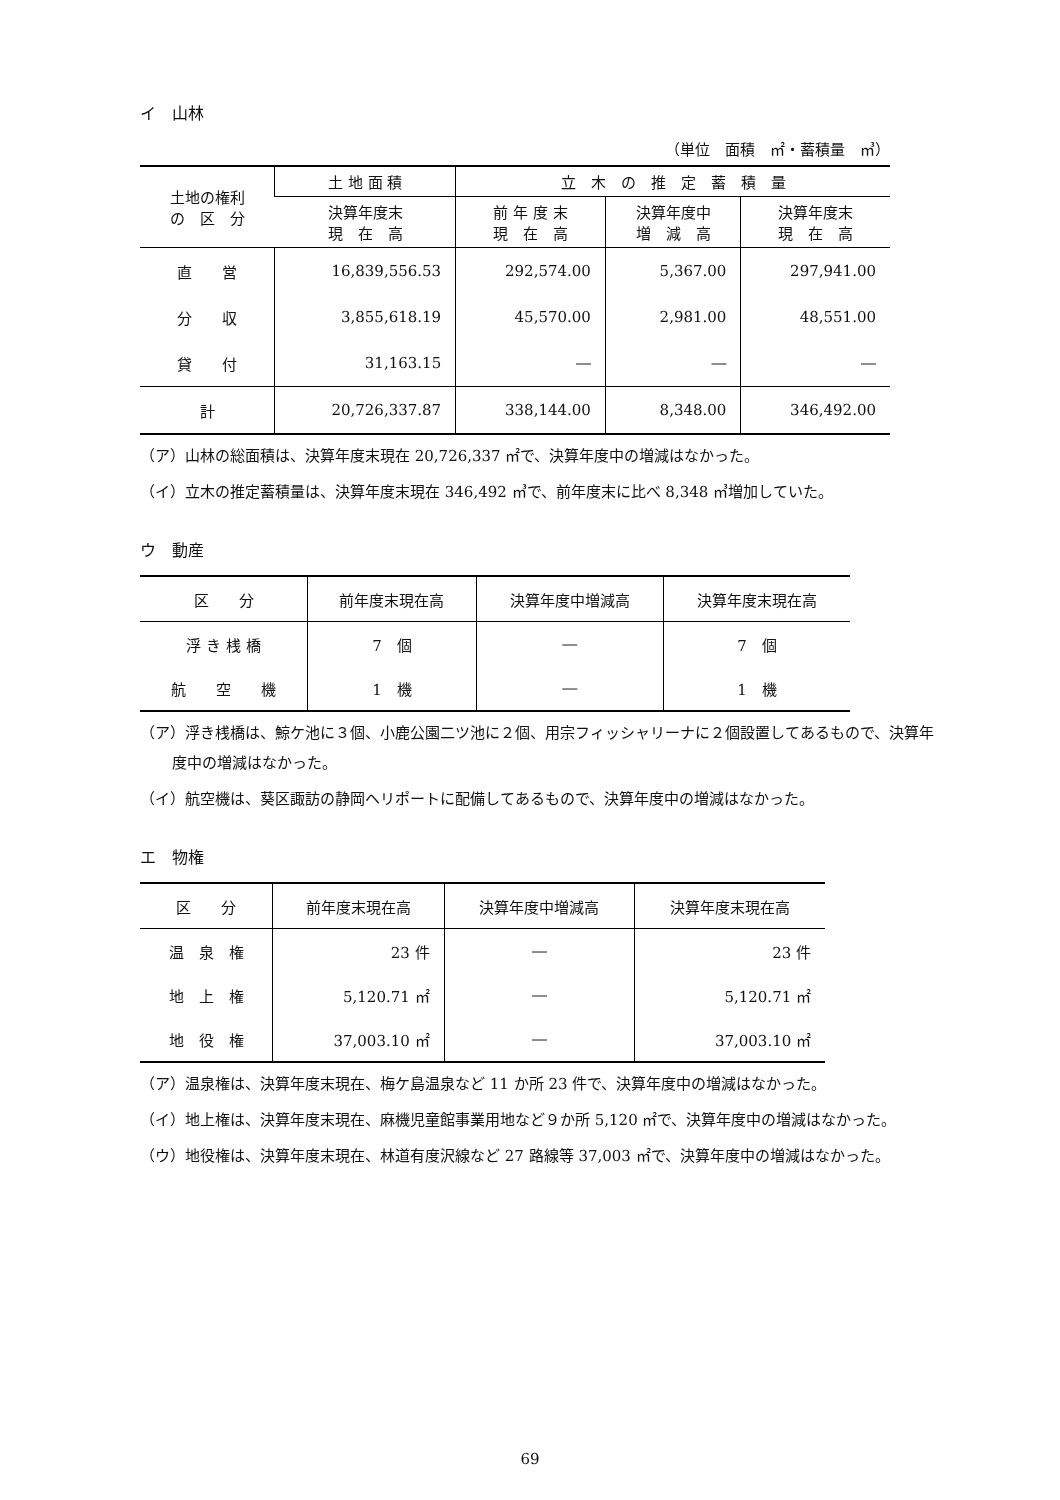イ　山林
（単位　面積　㎡・蓄積量　㎥）
| 土地の権利 の 区 分 | 土 地 面 積 | 立 木 の 推 定 蓄 積 量 | | |
| --- | --- | --- | --- | --- |
| | 決算年度末 現 在 高 | 前 年 度 末 現 在 高 | 決算年度中 増 減 高 | 決算年度末 現 在 高 |
| 直 営 | 16,839,556.53 | 292,574.00 | 5,367.00 | 297,941.00 |
| 分 収 | 3,855,618.19 | 45,570.00 | 2,981.00 | 48,551.00 |
| 貸 付 | 31,163.15 | ― | ― | ― |
| 計 | 20,726,337.87 | 338,144.00 | 8,348.00 | 346,492.00 |
（ア）山林の総面積は、決算年度末現在 20,726,337 ㎡で、決算年度中の増減はなかった。
（イ）立木の推定蓄積量は、決算年度末現在 346,492 ㎥で、前年度末に比べ 8,348 ㎥増加していた。
ウ　動産
| 区 分 | 前年度末現在高 | 決算年度中増減高 | 決算年度末現在高 |
| --- | --- | --- | --- |
| 浮 き 桟 橋 | 7 個 | ― | 7 個 |
| 航 空 機 | 1 機 | ― | 1 機 |
（ア）浮き桟橋は、鯨ケ池に３個、小鹿公園二ツ池に２個、用宗フィッシャリーナに２個設置してあるもので、決算年度中の増減はなかった。
（イ）航空機は、葵区諏訪の静岡ヘリポートに配備してあるもので、決算年度中の増減はなかった。
エ　物権
| 区 分 | 前年度末現在高 | 決算年度中増減高 | 決算年度末現在高 |
| --- | --- | --- | --- |
| 温 泉 権 | 23 件 | ― | 23 件 |
| 地 上 権 | 5,120.71 ㎡ | ― | 5,120.71 ㎡ |
| 地 役 権 | 37,003.10 ㎡ | ― | 37,003.10 ㎡ |
（ア）温泉権は、決算年度末現在、梅ケ島温泉など 11 か所 23 件で、決算年度中の増減はなかった。
（イ）地上権は、決算年度末現在、麻機児童館事業用地など９か所 5,120 ㎡で、決算年度中の増減はなかった。
（ウ）地役権は、決算年度末現在、林道有度沢線など 27 路線等 37,003 ㎡で、決算年度中の増減はなかった。
69